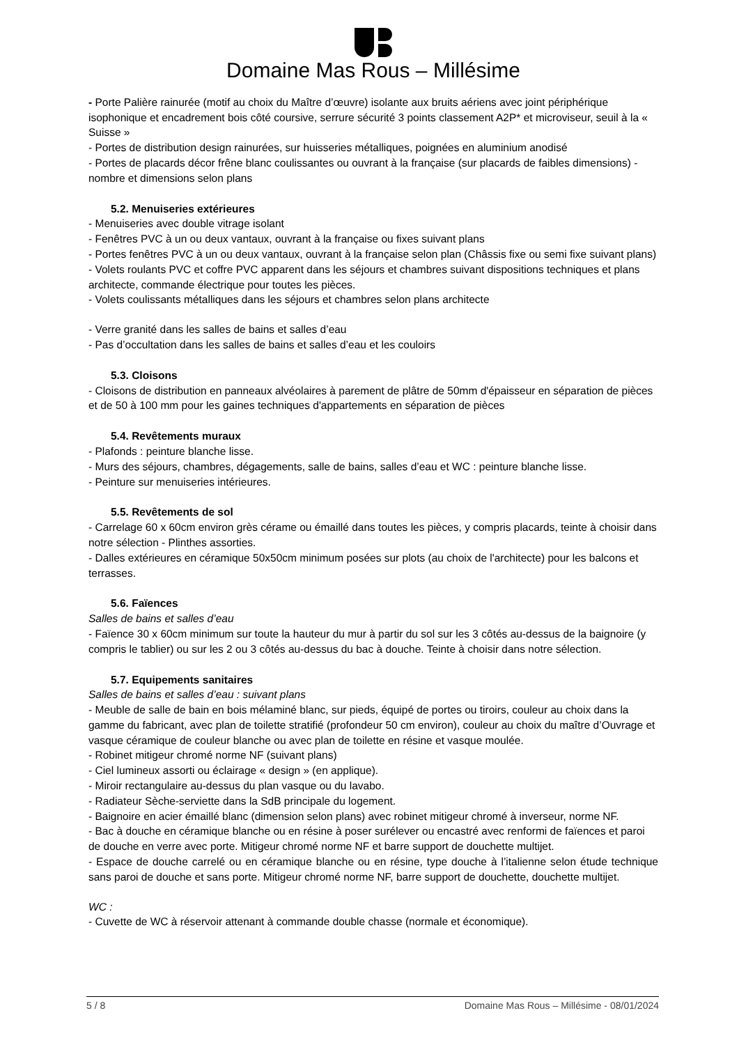Domaine Mas Rous – Millésime
- Porte Palière rainurée (motif au choix du Maître d’œuvre) isolante aux bruits aériens avec joint périphérique isophonique et encadrement bois côté coursive, serrure sécurité 3 points classement A2P* et microviseur, seuil à la « Suisse »
- Portes de distribution design rainurées, sur huisseries métalliques, poignées en aluminium anodisé
- Portes de placards décor frêne blanc coulissantes ou ouvrant à la française (sur placards de faibles dimensions) - nombre et dimensions selon plans
5.2. Menuiseries extérieures
- Menuiseries avec double vitrage isolant
- Fenêtres PVC à un ou deux vantaux, ouvrant à la française ou fixes suivant plans
- Portes fenêtres PVC à un ou deux vantaux, ouvrant à la française selon plan (Châssis fixe ou semi fixe suivant plans)
- Volets roulants PVC et coffre PVC apparent dans les séjours et chambres suivant dispositions techniques et plans architecte, commande électrique pour toutes les pièces.
- Volets coulissants métalliques dans les séjours et chambres selon plans architecte
- Verre granité dans les salles de bains et salles d’eau
- Pas d’occultation dans les salles de bains et salles d’eau et les couloirs
5.3. Cloisons
- Cloisons de distribution en panneaux alvéolaires à parement de plâtre de 50mm d'épaisseur en séparation de pièces et de 50 à 100 mm pour les gaines techniques d'appartements en séparation de pièces
5.4. Revêtements muraux
- Plafonds : peinture blanche lisse.
- Murs des séjours, chambres, dégagements, salle de bains, salles d’eau et WC : peinture blanche lisse.
- Peinture sur menuiseries intérieures.
5.5. Revêtements de sol
- Carrelage 60 x 60cm environ grès cérame ou émaillé dans toutes les pièces, y compris placards, teinte à choisir dans notre sélection - Plinthes assorties.
- Dalles extérieures en céramique 50x50cm minimum posées sur plots (au choix de l'architecte) pour les balcons et terrasses.
5.6. Faïences
Salles de bains et salles d’eau
- Faïence 30 x 60cm minimum sur toute la hauteur du mur à partir du sol sur les 3 côtés au-dessus de la baignoire (y compris le tablier) ou sur les 2 ou 3 côtés au-dessus du bac à douche. Teinte à choisir dans notre sélection.
5.7. Equipements sanitaires
Salles de bains et salles d’eau : suivant plans
- Meuble de salle de bain en bois mélaminé blanc, sur pieds, équipé de portes ou tiroirs, couleur au choix dans la gamme du fabricant, avec plan de toilette stratifié (profondeur 50 cm environ), couleur au choix du maître d’Ouvrage et vasque céramique de couleur blanche ou avec plan de toilette en résine et vasque moulée.
- Robinet mitigeur chromé norme NF (suivant plans)
- Ciel lumineux assorti ou éclairage « design » (en applique).
- Miroir rectangulaire au-dessus du plan vasque ou du lavabo.
- Radiateur Sèche-serviette dans la SdB principale du logement.
- Baignoire en acier émaillé blanc (dimension selon plans) avec robinet mitigeur chromé à inverseur, norme NF.
- Bac à douche en céramique blanche ou en résine à poser surélever ou encastré avec renformi de faïences et paroi de douche en verre avec porte. Mitigeur chromé norme NF et barre support de douchette multijet.
- Espace de douche carrelé ou en céramique blanche ou en résine, type douche à l’italienne selon étude technique sans paroi de douche et sans porte. Mitigeur chromé norme NF, barre support de douchette, douchette multijet.
WC :
- Cuvette de WC à réservoir attenant à commande double chasse (normale et économique).
5 / 8 Domaine Mas Rous – Millésime - 08/01/2024